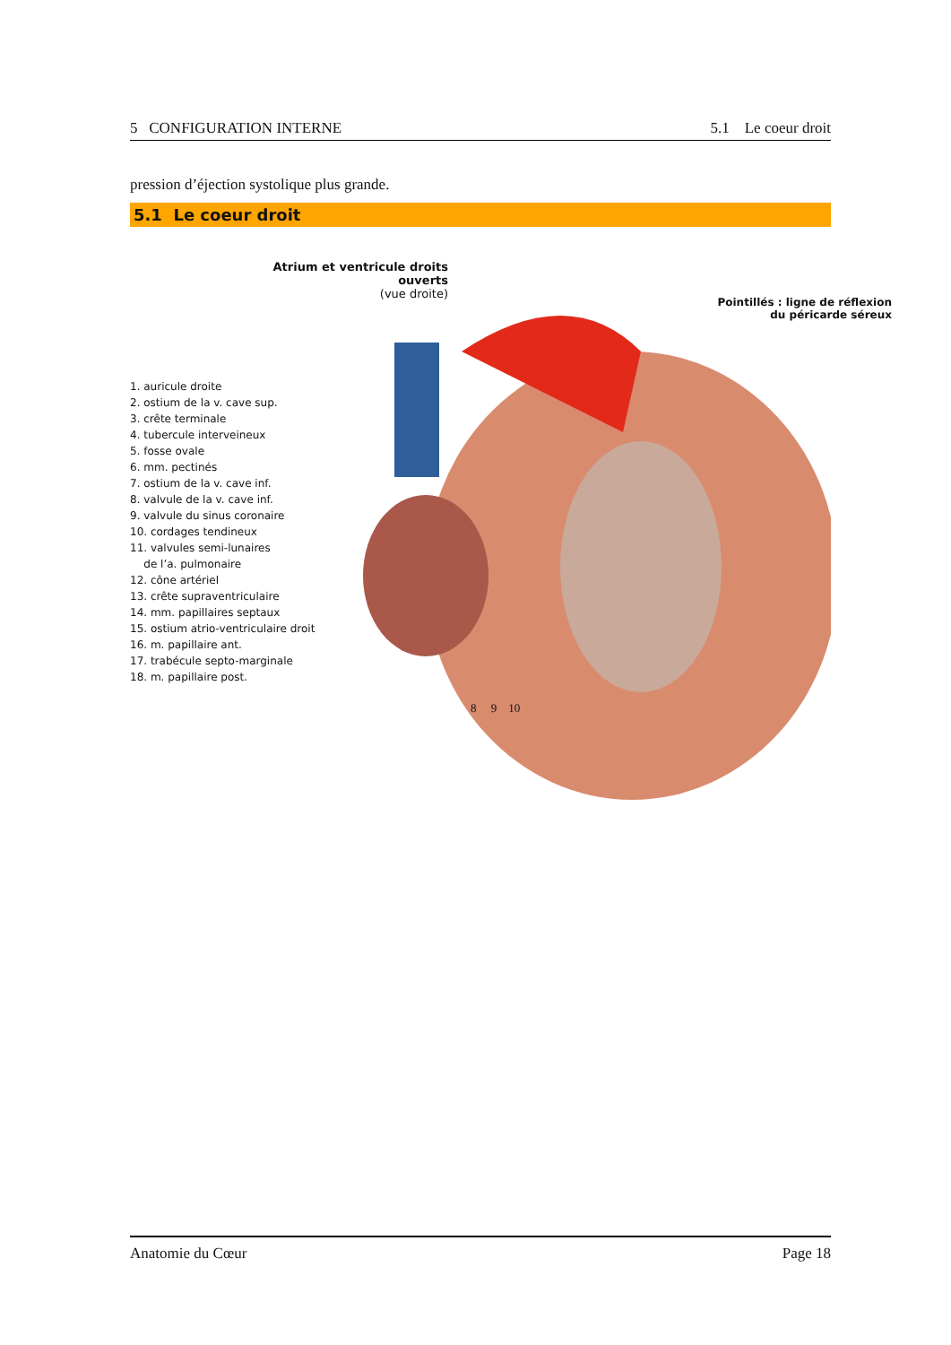5 CONFIGURATION INTERNE 5.1 Le coeur droit
pression d’éjection systolique plus grande.
5.1 Le coeur droit
Atrium et ventricule droits ouverts
(vue droite)
Pointillés : ligne de réflexion
du péricarde séreux
1. auricule droite
2. ostium de la v. cave sup.
3. crête terminale
4. tubercule interveineux
5. fosse ovale
6. mm. pectinés
7. ostium de la v. cave inf.
8. valvule de la v. cave inf.
9. valvule du sinus coronaire
10. cordages tendineux
11. valvules semi-lunaires
de l’a. pulmonaire
12. cône artériel
13. crête supraventriculaire
14. mm. papillaires septaux
15. ostium atrio-ventriculaire droit
16. m. papillaire ant.
17. trabécule septo-marginale
18. m. papillaire post.
8 9 10
Anatomie du Cœur Page 18